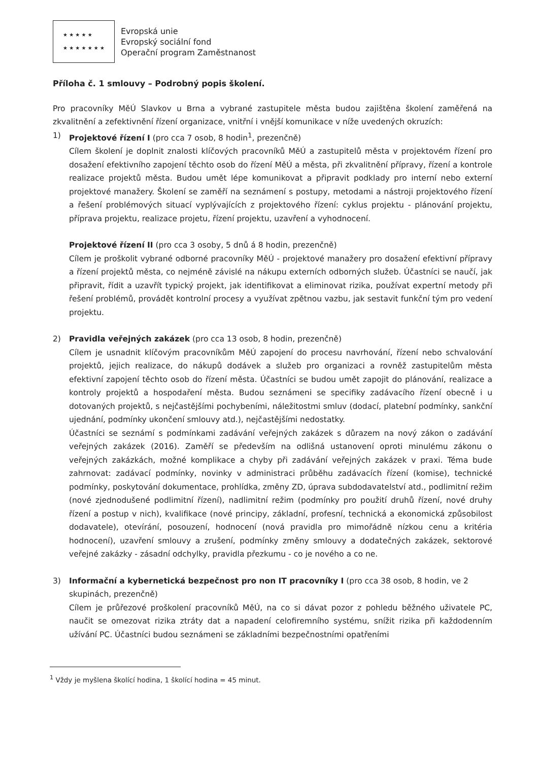★ ★ ★ ★ ★
★ ★ ★ ★ ★ ★ ★
Evropská unie
Evropský sociální fond
Operační program Zaměstnanost
Příloha č. 1 smlouvy – Podrobný popis školení.
Pro pracovníky MěÚ Slavkov u Brna a vybrané zastupitele města budou zajištěna školení zaměřená na zkvalitnění a zefektivnění řízení organizace, vnitřní i vnější komunikace v níže uvedených okruzích:
1) Projektové řízení I (pro cca 7 osob, 8 hodin<sup>1</sup>, prezenčně)
Cílem školení je doplnit znalosti klíčových pracovníků MěÚ a zastupitelů města v projektovém řízení pro dosažení efektivního zapojení těchto osob do řízení MěÚ a města, při zkvalitnění přípravy, řízení a kontrole realizace projektů města. Budou umět lépe komunikovat a připravit podklady pro interní nebo externí projektové manažery. Školení se zaměří na seznámení s postupy, metodami a nástroji projektového řízení a řešení problémových situací vyplývajících z projektového řízení: cyklus projektu - plánování projektu, příprava projektu, realizace projetu, řízení projektu, uzavření a vyhodnocení.
Projektové řízení II (pro cca 3 osoby, 5 dnů á 8 hodin, prezenčně)
Cílem je proškolit vybrané odborné pracovníky MěÚ - projektové manažery pro dosažení efektivní přípravy a řízení projektů města, co nejméně závislé na nákupu externích odborných služeb. Účastníci se naučí, jak připravit, řídit a uzavřít typický projekt, jak identifikovat a eliminovat rizika, používat expertní metody při řešení problémů, provádět kontrolní procesy a využívat zpětnou vazbu, jak sestavit funkční tým pro vedení projektu.
2) Pravidla veřejných zakázek (pro cca 13 osob, 8 hodin, prezenčně)
Cílem je usnadnit klíčovým pracovníkům MěÚ zapojení do procesu navrhování, řízení nebo schvalování projektů, jejich realizace, do nákupů dodávek a služeb pro organizaci a rovněž zastupitelům města efektivní zapojení těchto osob do řízení města. Účastníci se budou umět zapojit do plánování, realizace a kontroly projektů a hospodaření města. Budou seznámeni se specifiky zadávacího řízení obecně i u dotovaných projektů, s nejčastějšími pochybeními, náležitostmi smluv (dodací, platební podmínky, sankční ujednání, podmínky ukončení smlouvy atd.), nejčastějšími nedostatky.
Účastníci se seznámí s podmínkami zadávání veřejných zakázek s důrazem na nový zákon o zadávání veřejných zakázek (2016). Zaměří se především na odlišná ustanovení oproti minulému zákonu o veřejných zakázkách, možné komplikace a chyby při zadávání veřejných zakázek v praxi. Téma bude zahrnovat: zadávací podmínky, novinky v administraci průběhu zadávacích řízení (komise), technické podmínky, poskytování dokumentace, prohlídka, změny ZD, úprava subdodavatelství atd., podlimitní režim (nové zjednodušené podlimitní řízení), nadlimitní režim (podmínky pro použití druhů řízení, nové druhy řízení a postup v nich), kvalifikace (nové principy, základní, profesní, technická a ekonomická způsobilost dodavatele), otevírání, posouzení, hodnocení (nová pravidla pro mimořádně nízkou cenu a kritéria hodnocení), uzavření smlouvy a zrušení, podmínky změny smlouvy a dodatečných zakázek, sektorové veřejné zakázky - zásadní odchylky, pravidla přezkumu - co je nového a co ne.
3) Informační a kybernetická bezpečnost pro non IT pracovníky I (pro cca 38 osob, 8 hodin, ve 2 skupinách, prezenčně)
Cílem je průřezové proškolení pracovníků MěÚ, na co si dávat pozor z pohledu běžného uživatele PC, naučit se omezovat rizika ztráty dat a napadení celofiremního systému, snížit rizika při každodenním užívání PC. Účastníci budou seznámeni se základními bezpečnostními opatřeními
<sup>1</sup> Vždy je myšlena školící hodina, 1 školící hodina = 45 minut.